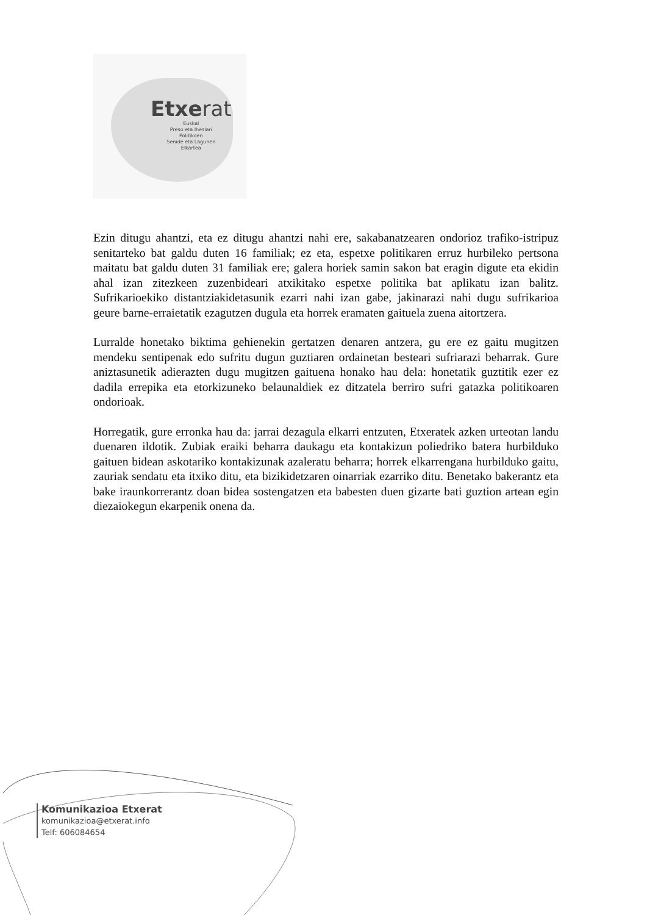Etxerat
Euskal
Preso eta Iheslari
Politikoen
Senide eta Lagunen
Elkartea
Ezin ditugu ahantzi, eta ez ditugu ahantzi nahi ere, sakabanatzearen ondorioz trafiko-istripuz senitarteko bat galdu duten 16 familiak; ez eta, espetxe politikaren erruz hurbileko pertsona maitatu bat galdu duten 31 familiak ere; galera horiek samin sakon bat eragin digute eta ekidin ahal izan zitezkeen zuzenbideari atxikitako espetxe politika bat aplikatu izan balitz. Sufrikarioekiko distantziakidetasunik ezarri nahi izan gabe, jakinarazi nahi dugu sufrikarioa geure barne-erraietatik ezagutzen dugula eta horrek eramaten gaituela zuena aitortzera.
Lurralde honetako biktima gehienekin gertatzen denaren antzera, gu ere ez gaitu mugitzen mendeku sentipenak edo sufritu dugun guztiaren ordainetan besteari sufriarazi beharrak. Gure aniztasunetik adierazten dugu mugitzen gaituena honako hau dela: honetatik guztitik ezer ez dadila errepika eta etorkizuneko belaunaldiek ez ditzatela berriro sufri gatazka politikoaren ondorioak.
Horregatik, gure erronka hau da: jarrai dezagula elkarri entzuten, Etxeratek azken urteotan landu duenaren ildotik. Zubiak eraiki beharra daukagu eta kontakizun poliedriko batera hurbilduko gaituen bidean askotariko kontakizunak azaleratu beharra; horrek elkarrengana hurbilduko gaitu, zauriak sendatu eta itxiko ditu, eta bizikidetzaren oinarriak ezarriko ditu. Benetako bakerantz eta bake iraunkorrerantz doan bidea sostengatzen eta babesten duen gizarte bati guztion artean egin diezaiokegun ekarpenik onena da.
Komunikazioa Etxerat
komunikazioa@etxerat.info
Telf: 606084654